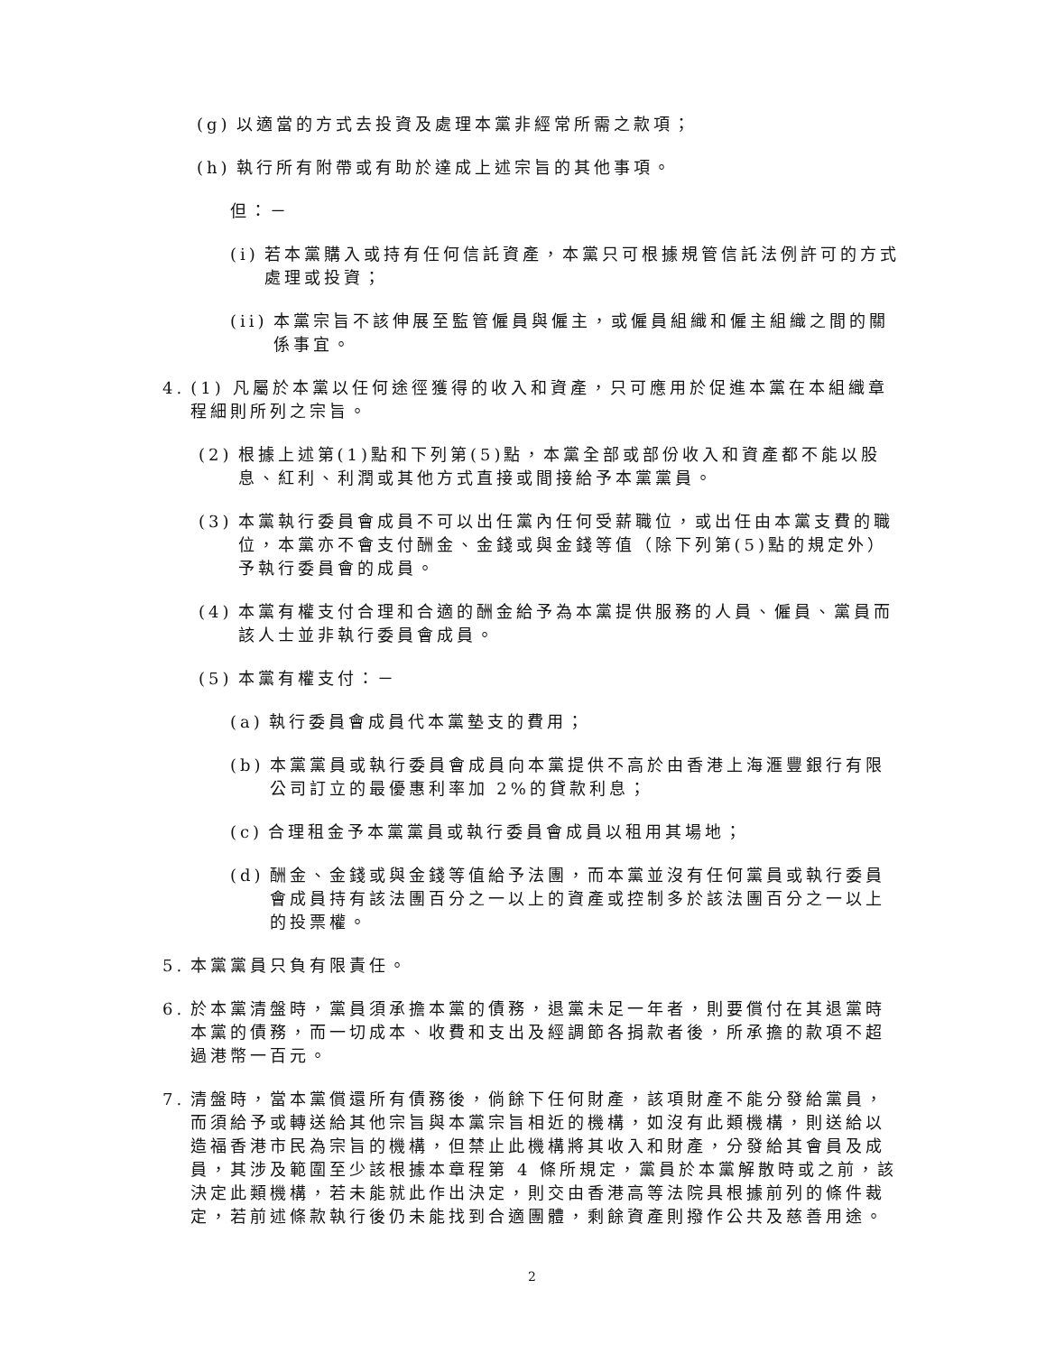(g) 以適當的方式去投資及處理本黨非經常所需之款項；
(h) 執行所有附帶或有助於達成上述宗旨的其他事項。
但：－
(i) 若本黨購入或持有任何信託資產，本黨只可根據規管信託法例許可的方式處理或投資；
(ii) 本黨宗旨不該伸展至監管僱員與僱主，或僱員組織和僱主組織之間的關係事宜。
4. (1) 凡屬於本黨以任何途徑獲得的收入和資產，只可應用於促進本黨在本組織章程細則所列之宗旨。
(2) 根據上述第(1)點和下列第(5)點，本黨全部或部份收入和資產都不能以股息、紅利、利潤或其他方式直接或間接給予本黨黨員。
(3) 本黨執行委員會成員不可以出任黨內任何受薪職位，或出任由本黨支費的職位，本黨亦不會支付酬金、金錢或與金錢等值（除下列第(5)點的規定外）予執行委員會的成員。
(4) 本黨有權支付合理和合適的酬金給予為本黨提供服務的人員、僱員、黨員而該人士並非執行委員會成員。
(5) 本黨有權支付：－
(a) 執行委員會成員代本黨墊支的費用；
(b) 本黨黨員或執行委員會成員向本黨提供不高於由香港上海滙豐銀行有限公司訂立的最優惠利率加 2%的貸款利息；
(c) 合理租金予本黨黨員或執行委員會成員以租用其場地；
(d) 酬金、金錢或與金錢等值給予法團，而本黨並沒有任何黨員或執行委員會成員持有該法團百分之一以上的資產或控制多於該法團百分之一以上的投票權。
5. 本黨黨員只負有限責任。
6. 於本黨清盤時，黨員須承擔本黨的債務，退黨未足一年者，則要償付在其退黨時本黨的債務，而一切成本、收費和支出及經調節各捐款者後，所承擔的款項不超過港幣一百元。
7. 清盤時，當本黨償還所有債務後，倘餘下任何財產，該項財產不能分發給黨員，而須給予或轉送給其他宗旨與本黨宗旨相近的機構，如沒有此類機構，則送給以造福香港市民為宗旨的機構，但禁止此機構將其收入和財產，分發給其會員及成員，其涉及範圍至少該根據本章程第 4 條所規定，黨員於本黨解散時或之前，該決定此類機構，若未能就此作出決定，則交由香港高等法院具根據前列的條件裁定，若前述條款執行後仍未能找到合適團體，剩餘資產則撥作公共及慈善用途。
2